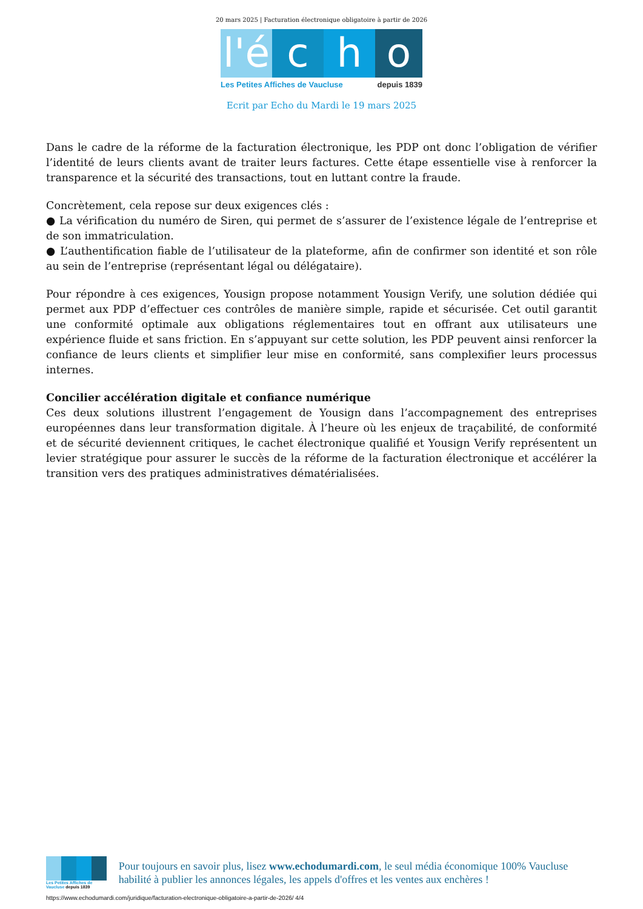20 mars 2025 | Facturation électronique obligatoire à partir de 2026
l'é
c h o
Les Petites Affiches de Vaucluse depuis 1839
Ecrit par Echo du Mardi le 19 mars 2025
Dans le cadre de la réforme de la facturation électronique, les PDP ont donc l’obligation de vérifier l’identité de leurs clients avant de traiter leurs factures. Cette étape essentielle vise à renforcer la transparence et la sécurité des transactions, tout en luttant contre la fraude.
Concrètement, cela repose sur deux exigences clés :
● La vérification du numéro de Siren, qui permet de s’assurer de l’existence légale de l’entreprise et de son immatriculation.
● L’authentification fiable de l’utilisateur de la plateforme, afin de confirmer son identité et son rôle au sein de l’entreprise (représentant légal ou délégataire).
Pour répondre à ces exigences, Yousign propose notamment Yousign Verify, une solution dédiée qui permet aux PDP d’effectuer ces contrôles de manière simple, rapide et sécurisée. Cet outil garantit une conformité optimale aux obligations réglementaires tout en offrant aux utilisateurs une expérience fluide et sans friction. En s’appuyant sur cette solution, les PDP peuvent ainsi renforcer la confiance de leurs clients et simplifier leur mise en conformité, sans complexifier leurs processus internes.
Concilier accélération digitale et confiance numérique
Ces deux solutions illustrent l’engagement de Yousign dans l’accompagnement des entreprises européennes dans leur transformation digitale. À l’heure où les enjeux de traçabilité, de conformité et de sécurité deviennent critiques, le cachet électronique qualifié et Yousign Verify représentent un levier stratégique pour assurer le succès de la réforme de la facturation électronique et accélérer la transition vers des pratiques administratives dématérialisées.
Les Petites Affiches de Vaucluse depuis 1839
Pour toujours en savoir plus, lisez www.echodumardi.com, le seul média économique 100% Vaucluse habilité à publier les annonces légales, les appels d'offres et les ventes aux enchères !
https://www.echodumardi.com/juridique/facturation-electronique-obligatoire-a-partir-de-2026/ 4/4